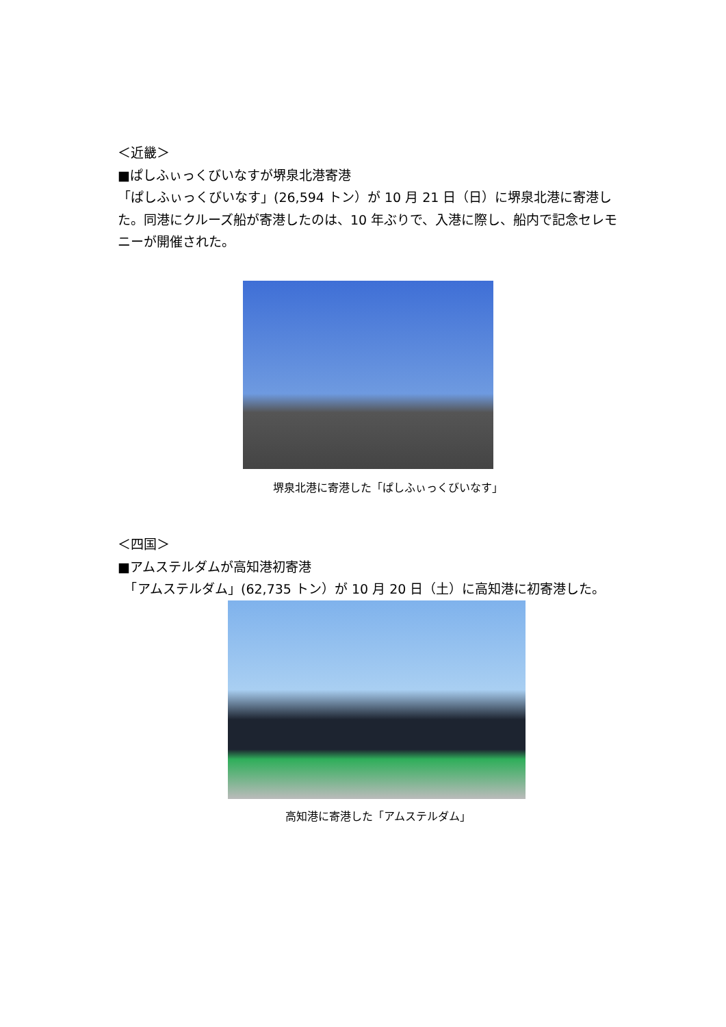＜近畿＞
■ぱしふぃっくびいなすが堺泉北港寄港
「ぱしふぃっくびいなす」(26,594 トン）が 10 月 21 日（日）に堺泉北港に寄港した。同港にクルーズ船が寄港したのは、10 年ぶりで、入港に際し、船内で記念セレモニーが開催された。
堺泉北港に寄港した「ぱしふぃっくびいなす」
＜四国＞
■アムステルダムが高知港初寄港
　「アムステルダム」(62,735 トン）が 10 月 20 日（土）に高知港に初寄港した。
高知港に寄港した「アムステルダム」